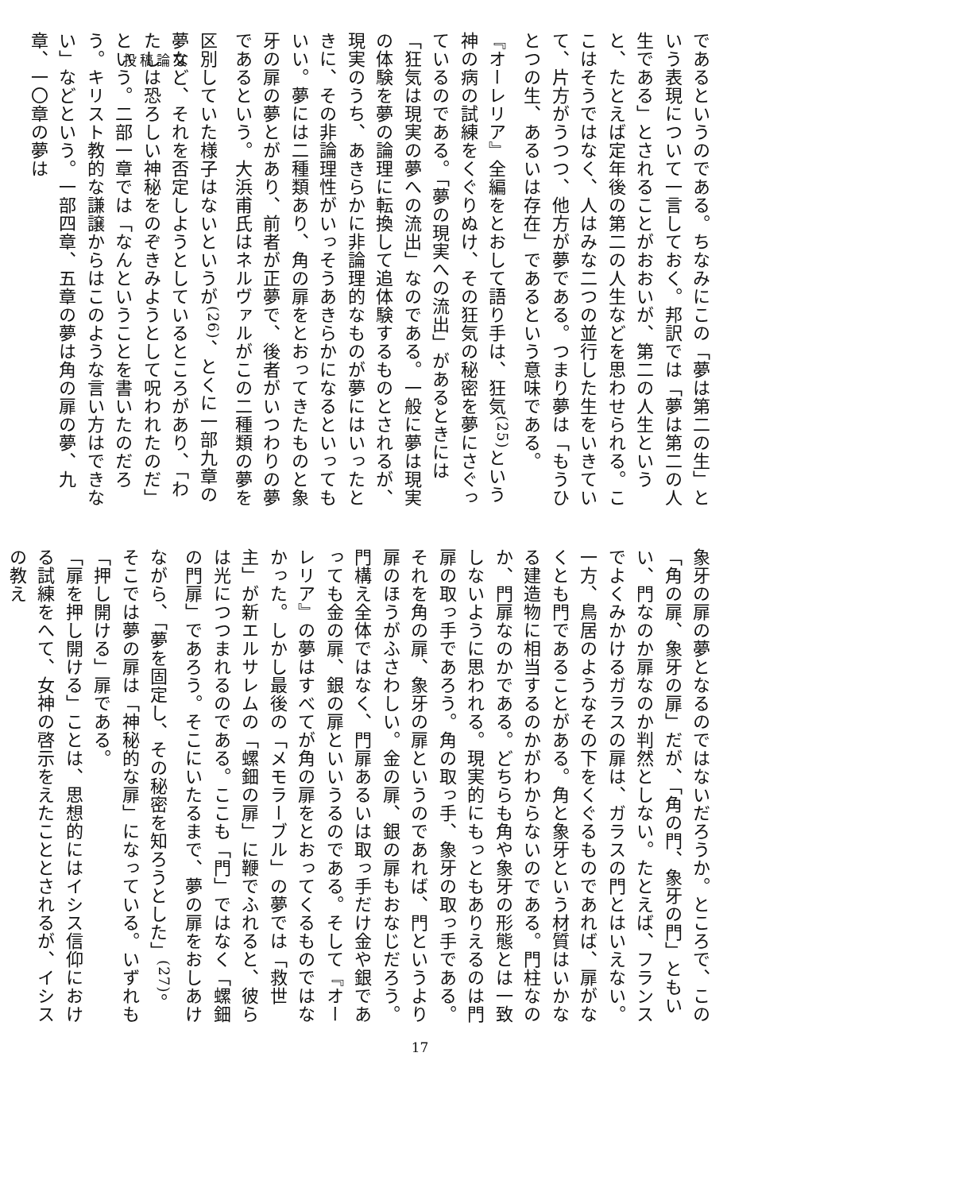投稿論文
であるというのである。ちなみにこの「夢は第二の生」という表現について一言しておく。邦訳では「夢は第二の人生である」とされることがおおいが、第二の人生というと、たとえば定年後の第二の人生などを思わせられる。ここはそうではなく、人はみな二つの並行した生をいきていて、片方がうつつ、他方が夢である。つまり夢は「もうひとつの生、あるいは存在」であるという意味である。
『オーレリア』全編をとおして語り手は、狂気<sup>(25)</sup>という神の病の試練をくぐりぬけ、その狂気の秘密を夢にさぐっているのである。「夢の現実への流出」があるときには「狂気は現実の夢への流出」なのである。一般に夢は現実の体験を夢の論理に転換して追体験するものとされるが、現実のうち、あきらかに非論理的なものが夢にはいったときに、その非論理性がいっそうあきらかになるといってもいい。夢には二種類あり、角の扉をとおってきたものと象牙の扉の夢とがあり、前者が正夢で、後者がいつわりの夢であるという。大浜甫氏はネルヴァルがこの二種類の夢を区別していた様子はないというが<sup>(26)</sup>、とくに一部九章の夢など、それを否定しようとしているところがあり、「わたしは恐ろしい神秘をのぞきみようとして呪われたのだ」という。二部一章では「なんということを書いたのだろう。キリスト教的な謙譲からはこのような言い方はできない」などという。一部四章、五章の夢は角の扉の夢、九章、一〇章の夢は
象牙の扉の夢となるのではないだろうか。ところで、この「角の扉、象牙の扉」だが、「角の門、象牙の門」ともいい、門なのか扉なのか判然としない。たとえば、フランスでよくみかけるガラスの扉は、ガラスの門とはいえない。一方、鳥居のようなその下をくぐるものであれば、扉がなくとも門であることがある。角と象牙という材質はいかなる建造物に相当するのかがわからないのである。門柱なのか、門扉なのかである。どちらも角や象牙の形態とは一致しないように思われる。現実的にもっともありえるのは門扉の取っ手であろう。角の取っ手、象牙の取っ手である。それを角の扉、象牙の扉というのであれば、門というより扉のほうがふさわしい。金の扉、銀の扉もおなじだろう。門構え全体ではなく、門扉あるいは取っ手だけ金や銀であっても金の扉、銀の扉といいうるのである。そして『オーレリア』の夢はすべてが角の扉をとおってくるものではなかった。しかし最後の「メモラーブル」の夢では「救世主」が新エルサレムの「螺鈿の扉」に鞭でふれると、彼らは光につつまれるのである。ここも「門」ではなく「螺鈿の門扉」であろう。そこにいたるまで、夢の扉をおしあけながら、「夢を固定し、その秘密を知ろうとした」<sup>(27)</sup>。そこでは夢の扉は「神秘的な扉」になっている。いずれも「押し開ける」扉である。
「扉を押し開ける」ことは、思想的にはイシス信仰における試練をへて、女神の啓示をえたこととされるが、イシスの教え
17